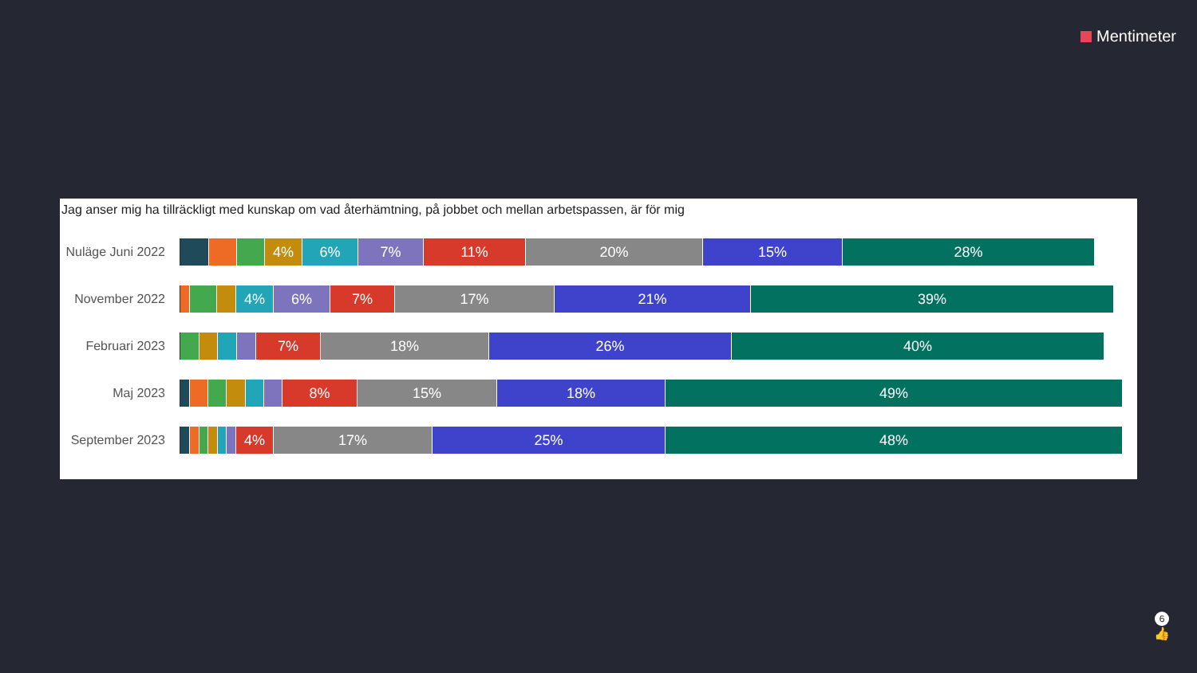Mentimeter
Jag anser mig ha tillräckligt med kunskap om vad återhämtning, på jobbet och mellan arbetspassen, är för mig
Nuläge Juni 2022
4% 6% 7% 11% 20% 15% 28%
November 2022
4% 6% 7% 17% 21% 39%
Februari 2023
7% 18% 26% 40%
Maj 2023
8% 15% 18% 49%
September 2023
4% 17% 25% 48%
6
👍